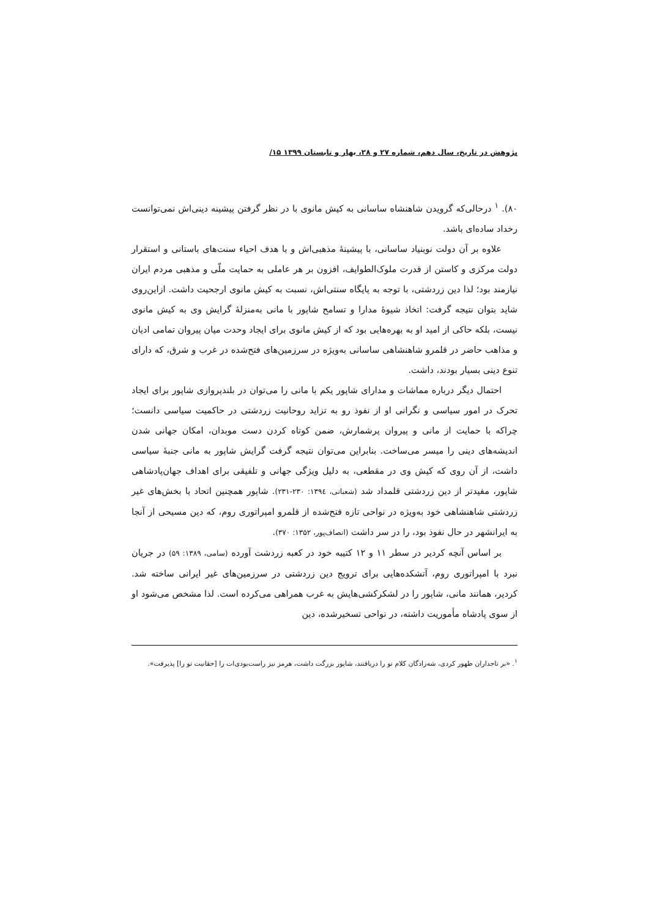پژوهش در تاریخ، سال دهم، شماره ۲۷ و ۲۸، بهار و تابستان ۱۳۹۹ ۱۵/
۸۰). <sup>۱</sup> درحالی‌که گرویدن شاهنشاه ساسانی به کیش مانوی با در نظر گرفتن پیشینه دینی‌اش نمی‌توانست رخداد ساده‌ای باشد.
علاوه بر آن دولت نوبنیاد ساسانی، با پیشینهٔ مذهبی‌اش و با هدف احیاء سنت‌های باستانی و استقرار دولت مرکزی و کاستن از قدرت ملوک‌الطوایف، افزون بر هر عاملی به حمایت ملّی و مذهبی مردم ایران نیازمند بود؛ لذا دین زردشتی، با توجه به پایگاه سنتی‌اش، نسبت به کیش مانوی ارجحیت داشت. ازاین‌روی شاید بتوان نتیجه گرفت: اتخاذ شیوهٔ مدارا و تسامح شاپور با مانی به‌منزلهٔ گرایش وی به کیش مانوی نیست، بلکه حاکی از امید او به بهره‌هایی بود که از کیش مانوی برای ایجاد وحدت میان پیروان تمامی ادیان و مذاهب حاضر در قلمرو شاهنشاهی ساسانی به‌ویژه در سرزمین‌های فتح‌شده در غرب و شرق، که دارای تنوع دینی بسیار بودند، داشت.
احتمال دیگر درباره مماشات و مدارای شاپور یکم با مانی را می‌توان در بلندپروازی شاپور برای ایجاد تحرک در امور سیاسی و نگرانی او از نفوذ رو به تزاید روحانیت زردشتی در حاکمیت سیاسی دانست؛ چراکه با حمایت از مانی و پیروان پرشمارش، ضمن کوتاه کردن دست موبدان، امکان جهانی شدن اندیشه‌های دینی را میسر می‌ساخت. بنابراین می‌توان نتیجه گرفت گرایش شاپور به مانی جنبهٔ سیاسی داشت، از آن روی که کیش وی در مقطعی، به دلیل ویژگی جهانی و تلفیقی برای اهداف جهان‌پادشاهی شاپور، مفیدتر از دین زردشتی قلمداد شد (شعبانی، ۱۳۹٤: ۲۳۰-۲۳۱). شاپور همچنین اتحاد با بخش‌های غیر زردشتی شاهنشاهی خود به‌ویژه در نواحی تازه فتح‌شده از قلمرو امپراتوری روم، که دین مسیحی از آنجا به ایرانشهر در حال نفوذ بود، را در سر داشت (انصاف‌پور، ۱۳۵۲: ۳۷۰).
بر اساس آنچه کردیر در سطر ۱۱ و ۱۲ کتیبه خود در کعبه زردشت آورده (سامی، ۱۳۸۹: ۵۹) در جریان نبرد با امپراتوری روم، آتشکده‌هایی برای ترویج دین زردشتی در سرزمین‌های غیر ایرانی ساخته شد. کردیر، همانند مانی، شاپور را در لشکرکشی‌هایش به غرب همراهی می‌کرده است. لذا مشخص می‌شود او از سوی پادشاه مأموریت داشته، در نواحی تسخیرشده، دین
<sup>۱</sup>. «بر تاجداران ظهور کردی، شه‌زادگان کلام تو را دریافتند، شاپور بزرگت داشت، هرمز نیز راست‌بودی‌ات را [حقانیت تو را] پذیرفت».